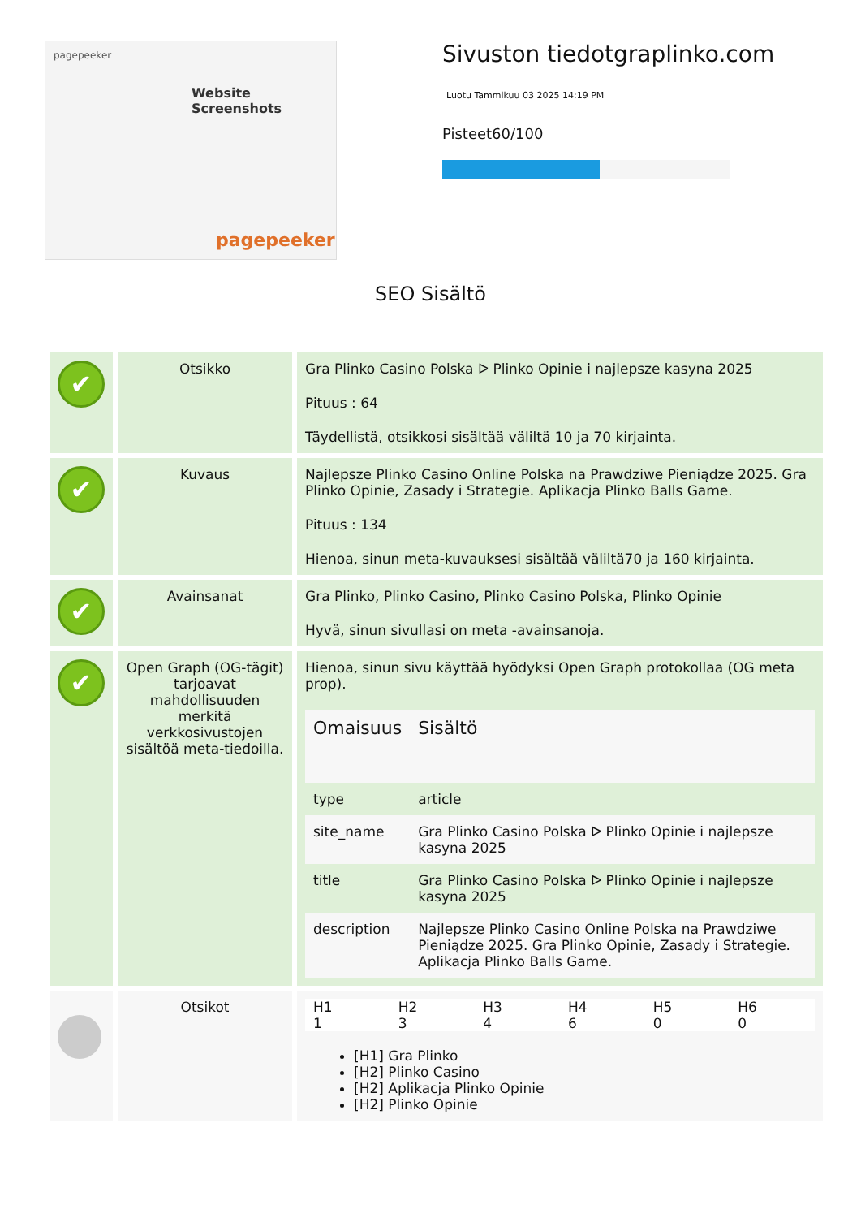pagepeeker
Website Screenshots
pagepeeker
Sivuston tiedotgraplinko.com
Luotu Tammikuu 03 2025 14:19 PM
Pisteet60/100
SEO Sisältö
| ✔ | Otsikko | Gra Plinko Casino Polska ᐅ Plinko Opinie i najlepsze kasyna 2025 Pituus : 64 Täydellistä, otsikkosi sisältää väliltä 10 ja 70 kirjainta. |
| ✔ | Kuvaus | Najlepsze Plinko Casino Online Polska na Prawdziwe Pieniądze 2025. Gra Plinko Opinie, Zasady i Strategie. Aplikacja Plinko Balls Game. Pituus : 134 Hienoa, sinun meta-kuvauksesi sisältää väliltä70 ja 160 kirjainta. |
| ✔ | Avainsanat | Gra Plinko, Plinko Casino, Plinko Casino Polska, Plinko Opinie Hyvä, sinun sivullasi on meta -avainsanoja. |
| ✔ | Open Graph (OG-tägit) tarjoavat mahdollisuuden merkitä verkkosivustojen sisältöä meta-tiedoilla. | Hienoa, sinun sivu käyttää hyödyksi Open Graph protokollaa (OG meta prop). / Omaisuus / Sisältö / / --- / --- / / type / article / / site_name / Gra Plinko Casino Polska ᐅ Plinko Opinie i najlepsze kasyna 2025 / / title / Gra Plinko Casino Polska ᐅ Plinko Opinie i najlepsze kasyna 2025 / / description / Najlepsze Plinko Casino Online Polska na Prawdziwe Pieniądze 2025. Gra Plinko Opinie, Zasady i Strategie. Aplikacja Plinko Balls Game. / |
| | Otsikot | / H1 / H2 / H3 / H4 / H5 / H6 / / 1 / 3 / 4 / 6 / 0 / 0 / [H1] Gra Plinko [H2] Plinko Casino [H2] Aplikacja Plinko Opinie [H2] Plinko Opinie |